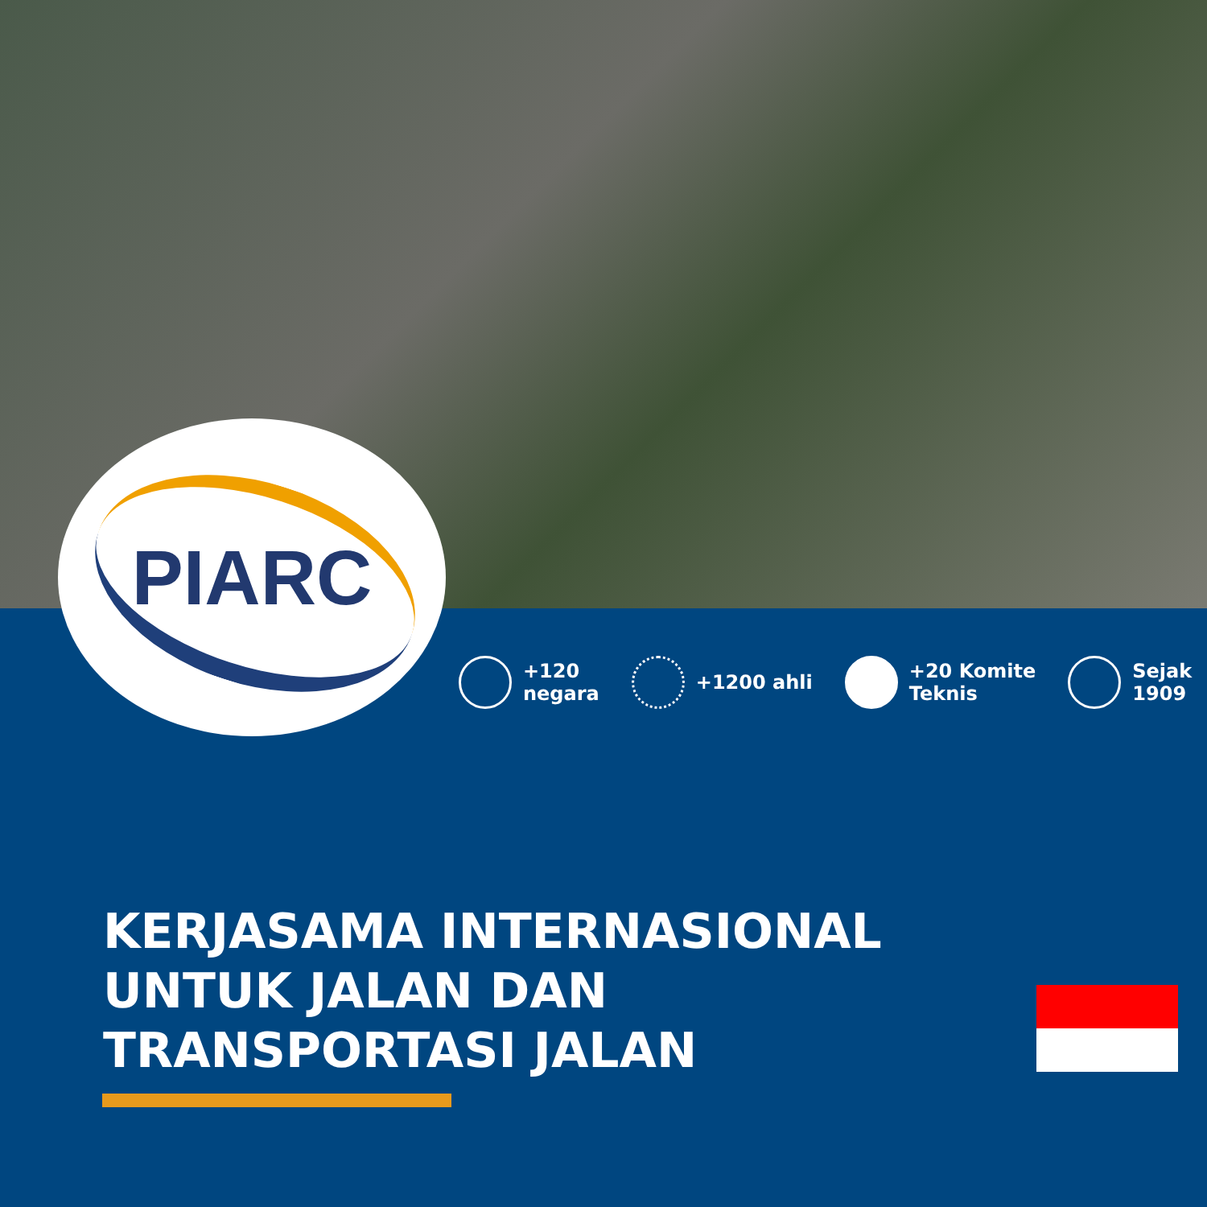PIARC
+120
negara
+1200 ahli +20 Komite
Teknis
Sejak
1909
KERJASAMA INTERNASIONAL UNTUK JALAN DAN TRANSPORTASI JALAN